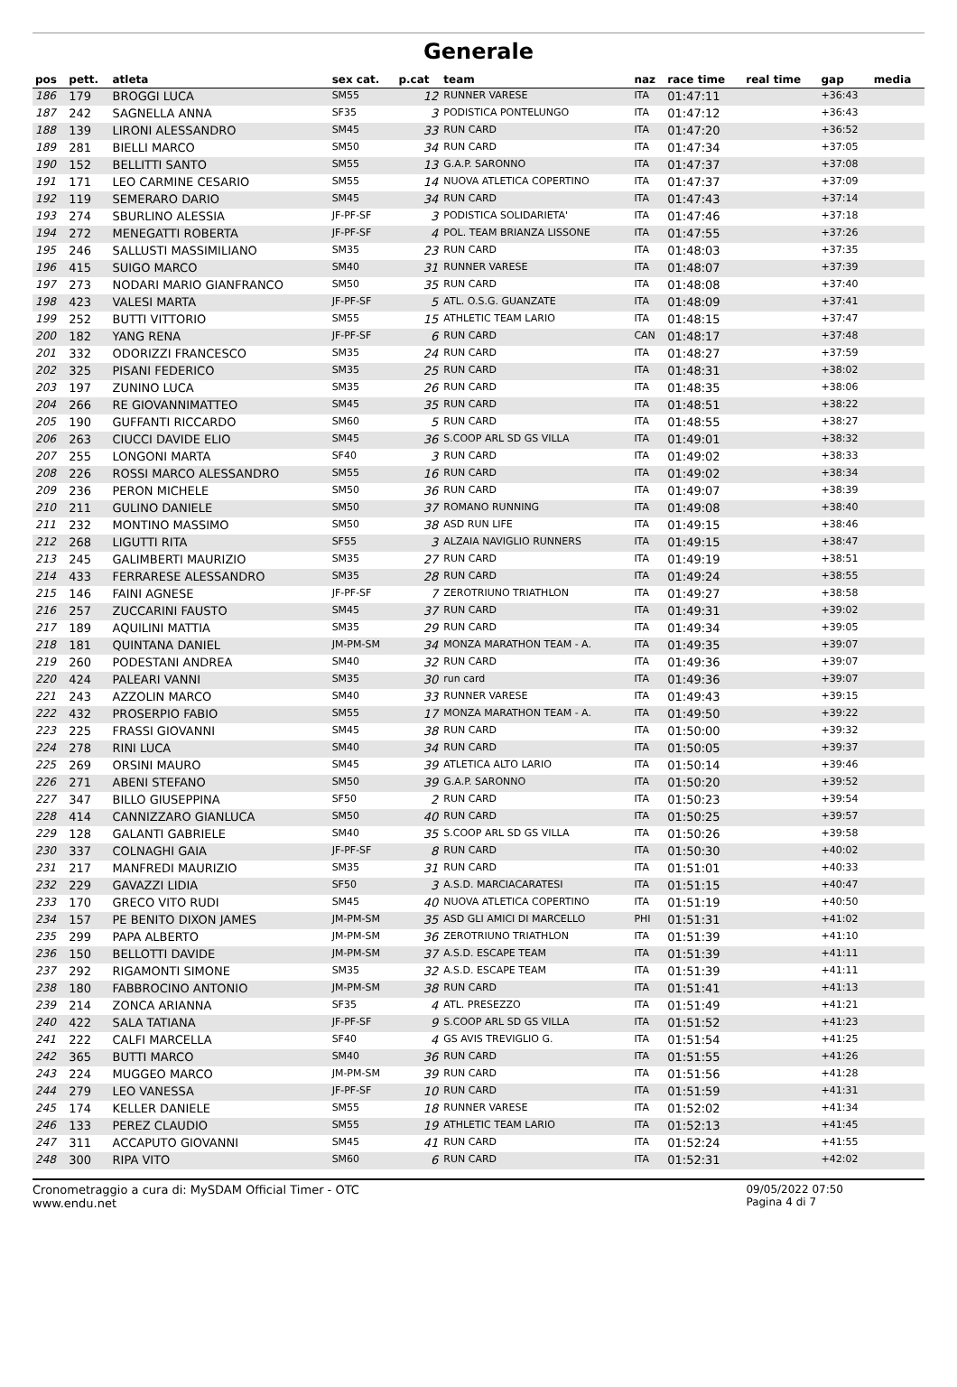Generale
| pos | pett. | atleta | sex cat. | p.cat | team | naz | race time | real time | gap | media |
| --- | --- | --- | --- | --- | --- | --- | --- | --- | --- | --- |
| 186 | 179 | BROGGI LUCA | SM55 | 12 | RUNNER VARESE | ITA | 01:47:11 | | +36:43 | |
| 187 | 242 | SAGNELLA ANNA | SF35 | 3 | PODISTICA PONTELUNGO | ITA | 01:47:12 | | +36:43 | |
| 188 | 139 | LIRONI ALESSANDRO | SM45 | 33 | RUN CARD | ITA | 01:47:20 | | +36:52 | |
| 189 | 281 | BIELLI MARCO | SM50 | 34 | RUN CARD | ITA | 01:47:34 | | +37:05 | |
| 190 | 152 | BELLITTI SANTO | SM55 | 13 | G.A.P. SARONNO | ITA | 01:47:37 | | +37:08 | |
| 191 | 171 | LEO CARMINE CESARIO | SM55 | 14 | NUOVA ATLETICA COPERTINO | ITA | 01:47:37 | | +37:09 | |
| 192 | 119 | SEMERARO DARIO | SM45 | 34 | RUN CARD | ITA | 01:47:43 | | +37:14 | |
| 193 | 274 | SBURLINO ALESSIA | JF-PF-SF | 3 | PODISTICA SOLIDARIETA' | ITA | 01:47:46 | | +37:18 | |
| 194 | 272 | MENEGATTI ROBERTA | JF-PF-SF | 4 | POL. TEAM BRIANZA LISSONE | ITA | 01:47:55 | | +37:26 | |
| 195 | 246 | SALLUSTI MASSIMILIANO | SM35 | 23 | RUN CARD | ITA | 01:48:03 | | +37:35 | |
| 196 | 415 | SUIGO MARCO | SM40 | 31 | RUNNER VARESE | ITA | 01:48:07 | | +37:39 | |
| 197 | 273 | NODARI MARIO GIANFRANCO | SM50 | 35 | RUN CARD | ITA | 01:48:08 | | +37:40 | |
| 198 | 423 | VALESI MARTA | JF-PF-SF | 5 | ATL. O.S.G. GUANZATE | ITA | 01:48:09 | | +37:41 | |
| 199 | 252 | BUTTI VITTORIO | SM55 | 15 | ATHLETIC TEAM LARIO | ITA | 01:48:15 | | +37:47 | |
| 200 | 182 | YANG RENA | JF-PF-SF | 6 | RUN CARD | CAN | 01:48:17 | | +37:48 | |
| 201 | 332 | ODORIZZI FRANCESCO | SM35 | 24 | RUN CARD | ITA | 01:48:27 | | +37:59 | |
| 202 | 325 | PISANI FEDERICO | SM35 | 25 | RUN CARD | ITA | 01:48:31 | | +38:02 | |
| 203 | 197 | ZUNINO LUCA | SM35 | 26 | RUN CARD | ITA | 01:48:35 | | +38:06 | |
| 204 | 266 | RE GIOVANNIMATTEO | SM45 | 35 | RUN CARD | ITA | 01:48:51 | | +38:22 | |
| 205 | 190 | GUFFANTI RICCARDO | SM60 | 5 | RUN CARD | ITA | 01:48:55 | | +38:27 | |
| 206 | 263 | CIUCCI DAVIDE ELIO | SM45 | 36 | S.COOP ARL SD GS VILLA | ITA | 01:49:01 | | +38:32 | |
| 207 | 255 | LONGONI MARTA | SF40 | 3 | RUN CARD | ITA | 01:49:02 | | +38:33 | |
| 208 | 226 | ROSSI MARCO ALESSANDRO | SM55 | 16 | RUN CARD | ITA | 01:49:02 | | +38:34 | |
| 209 | 236 | PERON MICHELE | SM50 | 36 | RUN CARD | ITA | 01:49:07 | | +38:39 | |
| 210 | 211 | GULINO DANIELE | SM50 | 37 | ROMANO RUNNING | ITA | 01:49:08 | | +38:40 | |
| 211 | 232 | MONTINO MASSIMO | SM50 | 38 | ASD RUN LIFE | ITA | 01:49:15 | | +38:46 | |
| 212 | 268 | LIGUTTI RITA | SF55 | 3 | ALZAIA NAVIGLIO RUNNERS | ITA | 01:49:15 | | +38:47 | |
| 213 | 245 | GALIMBERTI MAURIZIO | SM35 | 27 | RUN CARD | ITA | 01:49:19 | | +38:51 | |
| 214 | 433 | FERRARESE ALESSANDRO | SM35 | 28 | RUN CARD | ITA | 01:49:24 | | +38:55 | |
| 215 | 146 | FAINI AGNESE | JF-PF-SF | 7 | ZEROTRIUNO TRIATHLON | ITA | 01:49:27 | | +38:58 | |
| 216 | 257 | ZUCCARINI FAUSTO | SM45 | 37 | RUN CARD | ITA | 01:49:31 | | +39:02 | |
| 217 | 189 | AQUILINI MATTIA | SM35 | 29 | RUN CARD | ITA | 01:49:34 | | +39:05 | |
| 218 | 181 | QUINTANA DANIEL | JM-PM-SM | 34 | MONZA MARATHON TEAM - A. | ITA | 01:49:35 | | +39:07 | |
| 219 | 260 | PODESTANI ANDREA | SM40 | 32 | RUN CARD | ITA | 01:49:36 | | +39:07 | |
| 220 | 424 | PALEARI VANNI | SM35 | 30 | run card | ITA | 01:49:36 | | +39:07 | |
| 221 | 243 | AZZOLIN MARCO | SM40 | 33 | RUNNER VARESE | ITA | 01:49:43 | | +39:15 | |
| 222 | 432 | PROSERPIO FABIO | SM55 | 17 | MONZA MARATHON TEAM - A. | ITA | 01:49:50 | | +39:22 | |
| 223 | 225 | FRASSI GIOVANNI | SM45 | 38 | RUN CARD | ITA | 01:50:00 | | +39:32 | |
| 224 | 278 | RINI LUCA | SM40 | 34 | RUN CARD | ITA | 01:50:05 | | +39:37 | |
| 225 | 269 | ORSINI MAURO | SM45 | 39 | ATLETICA ALTO LARIO | ITA | 01:50:14 | | +39:46 | |
| 226 | 271 | ABENI STEFANO | SM50 | 39 | G.A.P. SARONNO | ITA | 01:50:20 | | +39:52 | |
| 227 | 347 | BILLO GIUSEPPINA | SF50 | 2 | RUN CARD | ITA | 01:50:23 | | +39:54 | |
| 228 | 414 | CANNIZZARO GIANLUCA | SM50 | 40 | RUN CARD | ITA | 01:50:25 | | +39:57 | |
| 229 | 128 | GALANTI GABRIELE | SM40 | 35 | S.COOP ARL SD GS VILLA | ITA | 01:50:26 | | +39:58 | |
| 230 | 337 | COLNAGHI GAIA | JF-PF-SF | 8 | RUN CARD | ITA | 01:50:30 | | +40:02 | |
| 231 | 217 | MANFREDI MAURIZIO | SM35 | 31 | RUN CARD | ITA | 01:51:01 | | +40:33 | |
| 232 | 229 | GAVAZZI LIDIA | SF50 | 3 | A.S.D. MARCIACARATESI | ITA | 01:51:15 | | +40:47 | |
| 233 | 170 | GRECO VITO RUDI | SM45 | 40 | NUOVA ATLETICA COPERTINO | ITA | 01:51:19 | | +40:50 | |
| 234 | 157 | PE BENITO DIXON JAMES | JM-PM-SM | 35 | ASD GLI AMICI DI MARCELLO | PHI | 01:51:31 | | +41:02 | |
| 235 | 299 | PAPA ALBERTO | JM-PM-SM | 36 | ZEROTRIUNO TRIATHLON | ITA | 01:51:39 | | +41:10 | |
| 236 | 150 | BELLOTTI DAVIDE | JM-PM-SM | 37 | A.S.D. ESCAPE TEAM | ITA | 01:51:39 | | +41:11 | |
| 237 | 292 | RIGAMONTI SIMONE | SM35 | 32 | A.S.D. ESCAPE TEAM | ITA | 01:51:39 | | +41:11 | |
| 238 | 180 | FABBROCINO ANTONIO | JM-PM-SM | 38 | RUN CARD | ITA | 01:51:41 | | +41:13 | |
| 239 | 214 | ZONCA ARIANNA | SF35 | 4 | ATL. PRESEZZO | ITA | 01:51:49 | | +41:21 | |
| 240 | 422 | SALA TATIANA | JF-PF-SF | 9 | S.COOP ARL SD GS VILLA | ITA | 01:51:52 | | +41:23 | |
| 241 | 222 | CALFI MARCELLA | SF40 | 4 | GS AVIS TREVIGLIO G. | ITA | 01:51:54 | | +41:25 | |
| 242 | 365 | BUTTI MARCO | SM40 | 36 | RUN CARD | ITA | 01:51:55 | | +41:26 | |
| 243 | 224 | MUGGEO MARCO | JM-PM-SM | 39 | RUN CARD | ITA | 01:51:56 | | +41:28 | |
| 244 | 279 | LEO VANESSA | JF-PF-SF | 10 | RUN CARD | ITA | 01:51:59 | | +41:31 | |
| 245 | 174 | KELLER DANIELE | SM55 | 18 | RUNNER VARESE | ITA | 01:52:02 | | +41:34 | |
| 246 | 133 | PEREZ CLAUDIO | SM55 | 19 | ATHLETIC TEAM LARIO | ITA | 01:52:13 | | +41:45 | |
| 247 | 311 | ACCAPUTO GIOVANNI | SM45 | 41 | RUN CARD | ITA | 01:52:24 | | +41:55 | |
| 248 | 300 | RIPA VITO | SM60 | 6 | RUN CARD | ITA | 01:52:31 | | +42:02 | |
Cronometraggio a cura di: MySDAM Official Timer - OTC
www.endu.net
09/05/2022 07:50
Pagina 4 di 7